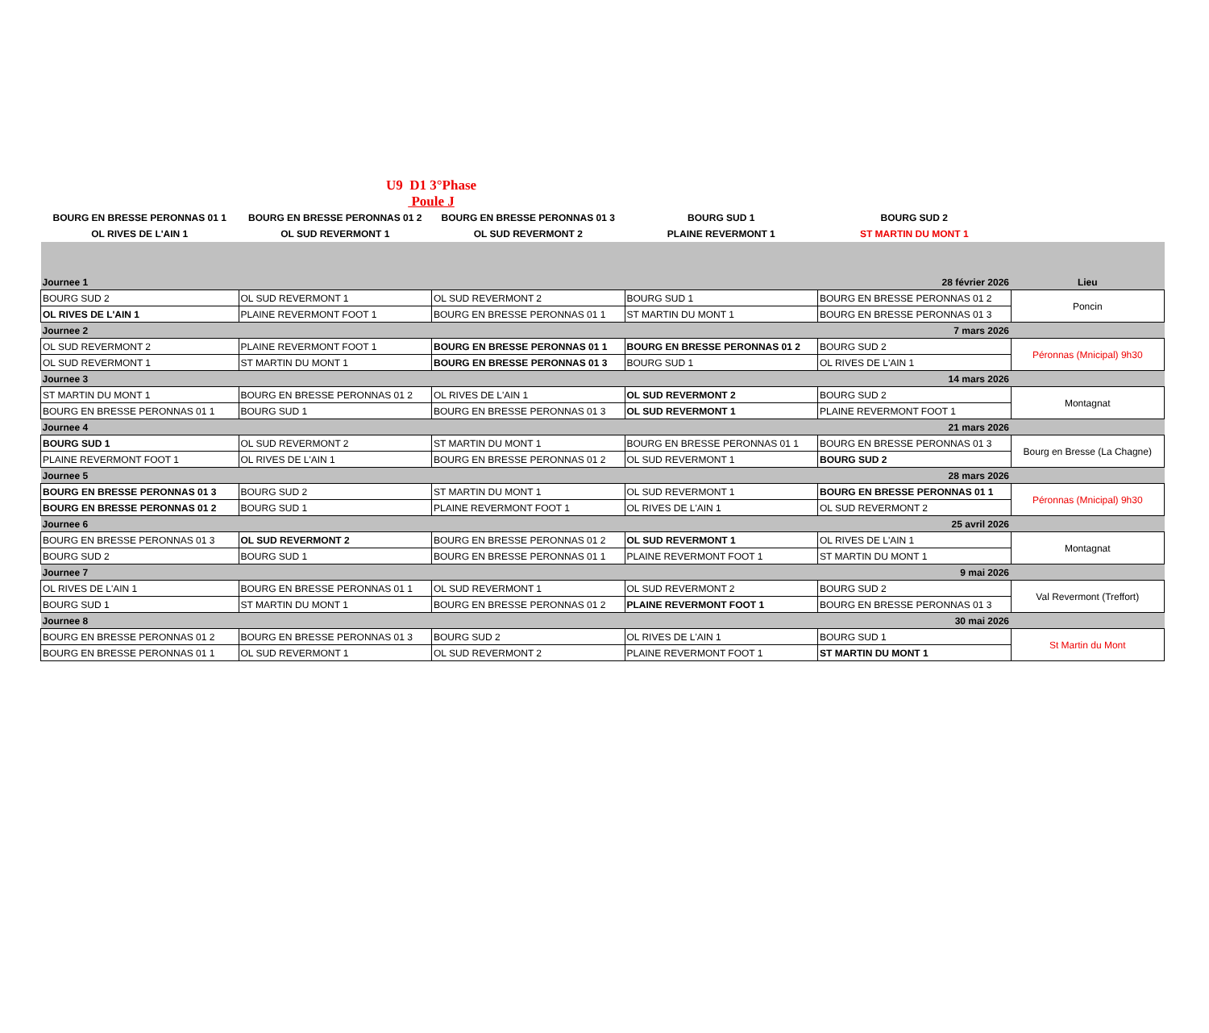U9 D1 3°Phase
Poule J
| BOURG EN BRESSE PERONNAS 01 1 | BOURG EN BRESSE PERONNAS 01 2 | BOURG EN BRESSE PERONNAS 01 3 | BOURG SUD 1 | BOURG SUD 2 | |
| OL RIVES DE L'AIN 1 | OL SUD REVERMONT 1 | OL SUD REVERMONT 2 | PLAINE REVERMONT 1 | ST MARTIN DU MONT 1 | |
| Journee 1 28 février 2026 | | | | | Lieu |
| BOURG SUD 2 | OL SUD REVERMONT 1 | OL SUD REVERMONT 2 | BOURG SUD 1 | BOURG EN BRESSE PERONNAS 01 2 | Poncin |
| OL RIVES DE L'AIN 1 | PLAINE REVERMONT FOOT 1 | BOURG EN BRESSE PERONNAS 01 1 | ST MARTIN DU MONT 1 | BOURG EN BRESSE PERONNAS 01 3 | |
| Journee 2 7 mars 2026 | | | | | |
| OL SUD REVERMONT 2 | PLAINE REVERMONT FOOT 1 | BOURG EN BRESSE PERONNAS 01 1 | BOURG EN BRESSE PERONNAS 01 2 | BOURG SUD 2 | Péronnas (Mnicipal) 9h30 |
| OL SUD REVERMONT 1 | ST MARTIN DU MONT 1 | BOURG EN BRESSE PERONNAS 01 3 | BOURG SUD 1 | OL RIVES DE L'AIN 1 | |
| Journee 3 14 mars 2026 | | | | | |
| ST MARTIN DU MONT 1 | BOURG EN BRESSE PERONNAS 01 2 | OL RIVES DE L'AIN 1 | OL SUD REVERMONT 2 | BOURG SUD 2 | Montagnat |
| BOURG EN BRESSE PERONNAS 01 1 | BOURG SUD 1 | BOURG EN BRESSE PERONNAS 01 3 | OL SUD REVERMONT 1 | PLAINE REVERMONT FOOT 1 | |
| Journee 4 21 mars 2026 | | | | | |
| BOURG SUD 1 | OL SUD REVERMONT 2 | ST MARTIN DU MONT 1 | BOURG EN BRESSE PERONNAS 01 1 | BOURG EN BRESSE PERONNAS 01 3 | Bourg en Bresse (La Chagne) |
| PLAINE REVERMONT FOOT 1 | OL RIVES DE L'AIN 1 | BOURG EN BRESSE PERONNAS 01 2 | OL SUD REVERMONT 1 | BOURG SUD 2 | |
| Journee 5 28 mars 2026 | | | | | |
| BOURG EN BRESSE PERONNAS 01 3 | BOURG SUD 2 | ST MARTIN DU MONT 1 | OL SUD REVERMONT 1 | BOURG EN BRESSE PERONNAS 01 1 | Péronnas (Mnicipal) 9h30 |
| BOURG EN BRESSE PERONNAS 01 2 | BOURG SUD 1 | PLAINE REVERMONT FOOT 1 | OL RIVES DE L'AIN 1 | OL SUD REVERMONT 2 | |
| Journee 6 25 avril 2026 | | | | | |
| BOURG EN BRESSE PERONNAS 01 3 | OL SUD REVERMONT 2 | BOURG EN BRESSE PERONNAS 01 2 | OL SUD REVERMONT 1 | OL RIVES DE L'AIN 1 | Montagnat |
| BOURG SUD 2 | BOURG SUD 1 | BOURG EN BRESSE PERONNAS 01 1 | PLAINE REVERMONT FOOT 1 | ST MARTIN DU MONT 1 | |
| Journee 7 9 mai 2026 | | | | | |
| OL RIVES DE L'AIN 1 | BOURG EN BRESSE PERONNAS 01 1 | OL SUD REVERMONT 1 | OL SUD REVERMONT 2 | BOURG SUD 2 | Val Revermont (Treffort) |
| BOURG SUD 1 | ST MARTIN DU MONT 1 | BOURG EN BRESSE PERONNAS 01 2 | PLAINE REVERMONT FOOT 1 | BOURG EN BRESSE PERONNAS 01 3 | |
| Journee 8 30 mai 2026 | | | | | |
| BOURG EN BRESSE PERONNAS 01 2 | BOURG EN BRESSE PERONNAS 01 3 | BOURG SUD 2 | OL RIVES DE L'AIN 1 | BOURG SUD 1 | St Martin du Mont |
| BOURG EN BRESSE PERONNAS 01 1 | OL SUD REVERMONT 1 | OL SUD REVERMONT 2 | PLAINE REVERMONT FOOT 1 | ST MARTIN DU MONT 1 | |